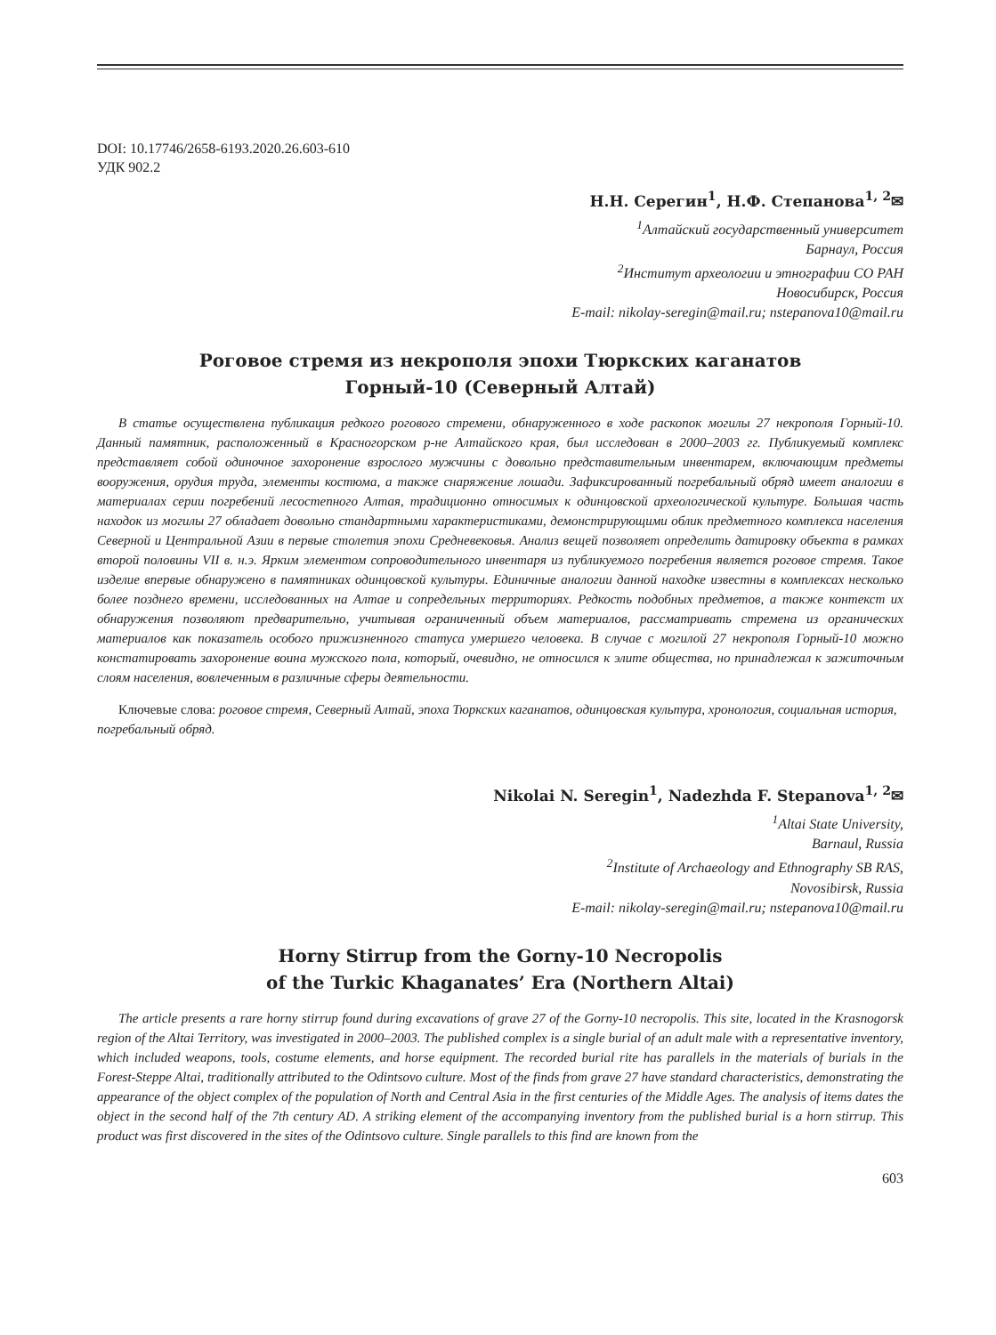DOI: 10.17746/2658-6193.2020.26.603-610
УДК 902.2
Н.Н. Серегин<sup>1</sup>, Н.Ф. Степанова<sup>1, 2</sup>✉
<sup>1</sup> Алтайский государственный университет
Барнаул, Россия
<sup>2</sup> Институт археологии и этнографии СО РАН
Новосибирск, Россия
E-mail: nikolay-seregin@mail.ru; nstepanova10@mail.ru
Роговое стремя из некрополя эпохи Тюркских каганатов
Горный-10 (Северный Алтай)
В статье осуществлена публикация редкого рогового стремени, обнаруженного в ходе раскопок могилы 27 некрополя Горный-10. Данный памятник, расположенный в Красногорском р-не Алтайского края, был исследован в 2000–2003 гг. Публикуемый комплекс представляет собой одиночное захоронение взрослого мужчины с довольно представительным инвентарем, включающим предметы вооружения, орудия труда, элементы костюма, а также снаряжение лошади. Зафиксированный погребальный обряд имеет аналогии в материалах серии погребений лесостепного Алтая, традиционно относимых к одинцовской археологической культуре. Большая часть находок из могилы 27 обладает довольно стандартными характеристиками, демонстрирующими облик предметного комплекса населения Северной и Центральной Азии в первые столетия эпохи Средневековья. Анализ вещей позволяет определить датировку объекта в рамках второй половины VII в. н.э. Ярким элементом сопроводительного инвентаря из публикуемого погребения является роговое стремя. Такое изделие впервые обнаружено в памятниках одинцовской культуры. Единичные аналогии данной находке известны в комплексах несколько более позднего времени, исследованных на Алтае и сопредельных территориях. Редкость подобных предметов, а также контекст их обнаружения позволяют предварительно, учитывая ограниченный объем материалов, рассматривать стремена из органических материалов как показатель особого прижизненного статуса умершего человека. В случае с могилой 27 некрополя Горный-10 можно констатировать захоронение воина мужского пола, который, очевидно, не относился к элите общества, но принадлежал к зажиточным слоям населения, вовлеченным в различные сферы деятельности.
Ключевые слова: роговое стремя, Северный Алтай, эпоха Тюркских каганатов, одинцовская культура, хронология, социальная история, погребальный обряд.
Nikolai N. Seregin<sup>1</sup>, Nadezhda F. Stepanova<sup>1, 2</sup>✉
<sup>1</sup> Altai State University,
Barnaul, Russia
<sup>2</sup> Institute of Archaeology and Ethnography SB RAS,
Novosibirsk, Russia
E-mail: nikolay-seregin@mail.ru; nstepanova10@mail.ru
Horny Stirrup from the Gorny-10 Necropolis
of the Turkic Khaganates’ Era (Northern Altai)
The article presents a rare horny stirrup found during excavations of grave 27 of the Gorny-10 necropolis. This site, located in the Krasnogorsk region of the Altai Territory, was investigated in 2000–2003. The published complex is a single burial of an adult male with a representative inventory, which included weapons, tools, costume elements, and horse equipment. The recorded burial rite has parallels in the materials of burials in the Forest-Steppe Altai, traditionally attributed to the Odintsovo culture. Most of the finds from grave 27 have standard characteristics, demonstrating the appearance of the object complex of the population of North and Central Asia in the first centuries of the Middle Ages. The analysis of items dates the object in the second half of the 7th century AD. A striking element of the accompanying inventory from the published burial is a horn stirrup. This product was first discovered in the sites of the Odintsovo culture. Single parallels to this find are known from the
603